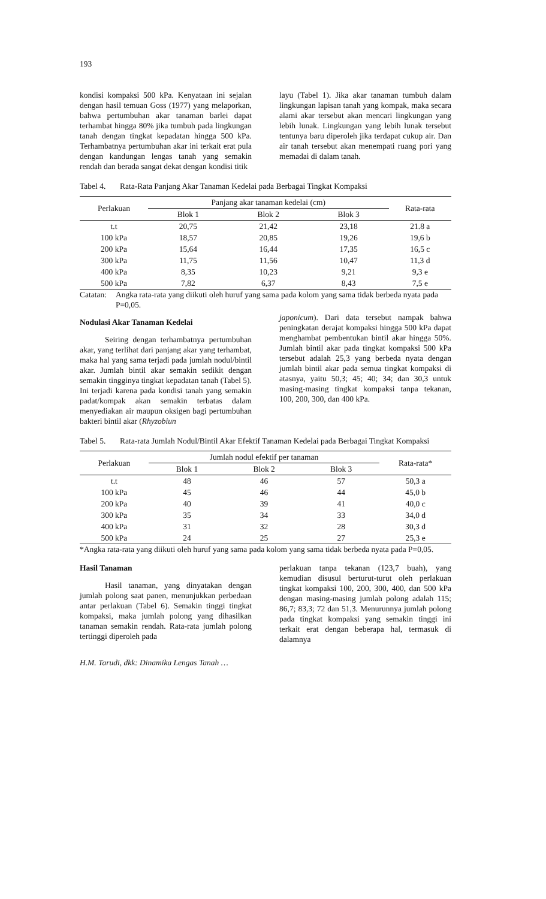193
kondisi kompaksi 500 kPa. Kenyataan ini sejalan dengan hasil temuan Goss (1977) yang melaporkan, bahwa pertumbuhan akar tanaman barlei dapat terhambat hingga 80% jika tumbuh pada lingkungan tanah dengan tingkat kepadatan hingga 500 kPa. Terhambatnya pertumbuhan akar ini terkait erat pula dengan kandungan lengas tanah yang semakin rendah dan berada sangat dekat dengan kondisi titik
layu (Tabel 1). Jika akar tanaman tumbuh dalam lingkungan lapisan tanah yang kompak, maka secara alami akar tersebut akan mencari lingkungan yang lebih lunak. Lingkungan yang lebih lunak tersebut tentunya baru diperoleh jika terdapat cukup air. Dan air tanah tersebut akan menempati ruang pori yang memadai di dalam tanah.
Tabel 4. Rata-Rata Panjang Akar Tanaman Kedelai pada Berbagai Tingkat Kompaksi
| Perlakuan | Panjang akar tanaman kedelai (cm) | | | Rata-rata |
| --- | --- | --- | --- | --- |
| | Blok 1 | Blok 2 | Blok 3 | |
| t.t | 20,75 | 21,42 | 23,18 | 21.8 a |
| 100 kPa | 18,57 | 20,85 | 19,26 | 19,6 b |
| 200 kPa | 15,64 | 16,44 | 17,35 | 16,5 c |
| 300 kPa | 11,75 | 11,56 | 10,47 | 11,3 d |
| 400 kPa | 8,35 | 10,23 | 9,21 | 9,3 e |
| 500 kPa | 7,82 | 6,37 | 8,43 | 7,5 e |
Catatan: Angka rata-rata yang diikuti oleh huruf yang sama pada kolom yang sama tidak berbeda nyata pada P=0,05.
Nodulasi Akar Tanaman Kedelai
Seiring dengan terhambatnya pertumbuhan akar, yang terlihat dari panjang akar yang terhambat, maka hal yang sama terjadi pada jumlah nodul/bintil akar. Jumlah bintil akar semakin sedikit dengan semakin tingginya tingkat kepadatan tanah (Tabel 5). Ini terjadi karena pada kondisi tanah yang semakin padat/kompak akan semakin terbatas dalam menyediakan air maupun oksigen bagi pertumbuhan bakteri bintil akar (Rhyzobiun
japonicum). Dari data tersebut nampak bahwa peningkatan derajat kompaksi hingga 500 kPa dapat menghambat pembentukan bintil akar hingga 50%. Jumlah bintil akar pada tingkat kompaksi 500 kPa tersebut adalah 25,3 yang berbeda nyata dengan jumlah bintil akar pada semua tingkat kompaksi di atasnya, yaitu 50,3; 45; 40; 34; dan 30,3 untuk masing-masing tingkat kompaksi tanpa tekanan, 100, 200, 300, dan 400 kPa.
Tabel 5. Rata-rata Jumlah Nodul/Bintil Akar Efektif Tanaman Kedelai pada Berbagai Tingkat Kompaksi
| Perlakuan | Jumlah nodul efektif per tanaman | | | Rata-rata* |
| --- | --- | --- | --- | --- |
| | Blok 1 | Blok 2 | Blok 3 | |
| t.t | 48 | 46 | 57 | 50,3 a |
| 100 kPa | 45 | 46 | 44 | 45,0 b |
| 200 kPa | 40 | 39 | 41 | 40,0 c |
| 300 kPa | 35 | 34 | 33 | 34,0 d |
| 400 kPa | 31 | 32 | 28 | 30,3 d |
| 500 kPa | 24 | 25 | 27 | 25,3 e |
*Angka rata-rata yang diikuti oleh huruf yang sama pada kolom yang sama tidak berbeda nyata pada P=0,05.
Hasil Tanaman
Hasil tanaman, yang dinyatakan dengan jumlah polong saat panen, menunjukkan perbedaan antar perlakuan (Tabel 6). Semakin tinggi tingkat kompaksi, maka jumlah polong yang dihasilkan tanaman semakin rendah. Rata-rata jumlah polong tertinggi diperoleh pada
perlakuan tanpa tekanan (123,7 buah), yang kemudian disusul berturut-turut oleh perlakuan tingkat kompaksi 100, 200, 300, 400, dan 500 kPa dengan masing-masing jumlah polong adalah 115; 86,7; 83,3; 72 dan 51,3. Menurunnya jumlah polong pada tingkat kompaksi yang semakin tinggi ini terkait erat dengan beberapa hal, termasuk di dalamnya
H.M. Tarudi, dkk: Dinamika Lengas Tanah …